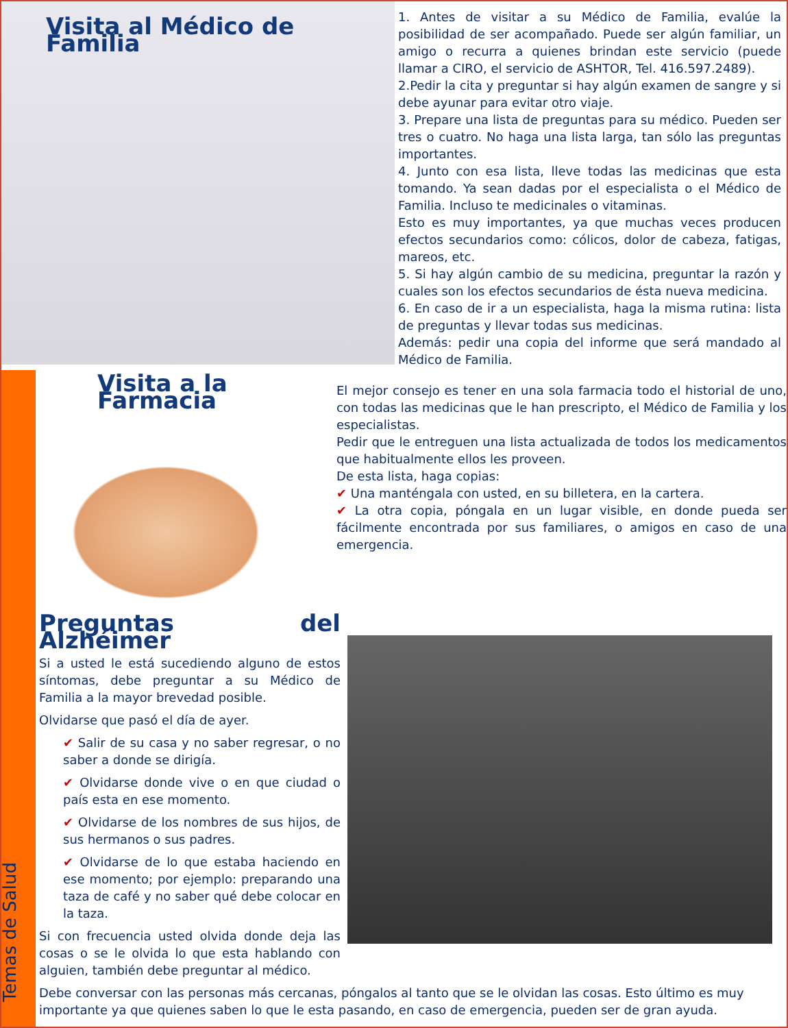Visita al Médico de Familia
1. Antes de visitar a su Médico de Familia, evalúe la posibilidad de ser acompañado. Puede ser algún familiar, un amigo o recurra a quienes brindan este servicio (puede llamar a CIRO, el servicio de ASHTOR, Tel. 416.597.2489).
2.Pedir la cita y preguntar si hay algún examen de sangre y si debe ayunar para evitar otro viaje.
3. Prepare una lista de preguntas para su médico. Pueden ser tres o cuatro. No haga una lista larga, tan sólo las preguntas importantes.
4. Junto con esa lista, lleve todas las medicinas que esta tomando. Ya sean dadas por el especialista o el Médico de Familia. Incluso te medicinales o vitaminas.
Esto es muy importantes, ya que muchas veces producen efectos secundarios como: cólicos, dolor de cabeza, fatigas, mareos, etc.
5. Si hay algún cambio de su medicina, preguntar la razón y cuales son los efectos secundarios de ésta nueva medicina.
6. En caso de ir a un especialista, haga la misma rutina: lista de preguntas y llevar todas sus medicinas.
Además: pedir una copia del informe que será mandado al Médico de Familia.
Visita a la Farmacia
El mejor consejo es tener en una sola farmacia todo el historial de uno, con todas las medicinas que le han prescripto, el Médico de Familia y los especialistas.
Pedir que le entreguen una lista actualizada de todos los medicamentos que habitualmente ellos les proveen.
De esta lista, haga copias:
✔ Una manténgala con usted, en su billetera, en la cartera.
✔ La otra copia, póngala en un lugar visible, en donde pueda ser fácilmente encontrada por sus familiares, o amigos en caso de una emergencia.
Preguntas del Alzhéimer
Si a usted le está sucediendo alguno de estos síntomas, debe preguntar a su Médico de Familia a la mayor brevedad posible.
Olvidarse que pasó el día de ayer.
✔ Salir de su casa y no saber regresar, o no saber a donde se dirigía.
✔ Olvidarse donde vive o en que ciudad o país esta en ese momento.
✔ Olvidarse de los nombres de sus hijos, de sus hermanos o sus padres.
✔ Olvidarse de lo que estaba haciendo en ese momento; por ejemplo: preparando una taza de café y no saber qué debe colocar en la taza.
Si con frecuencia usted olvida donde deja las cosas o se le olvida lo que esta hablando con alguien, también debe preguntar al médico.
Debe conversar con las personas más cercanas, póngalos al tanto que se le olvidan las cosas. Esto último es muy importante ya que quienes saben lo que le esta pasando, en caso de emergencia, pueden ser de gran ayuda.
Temas de Salud